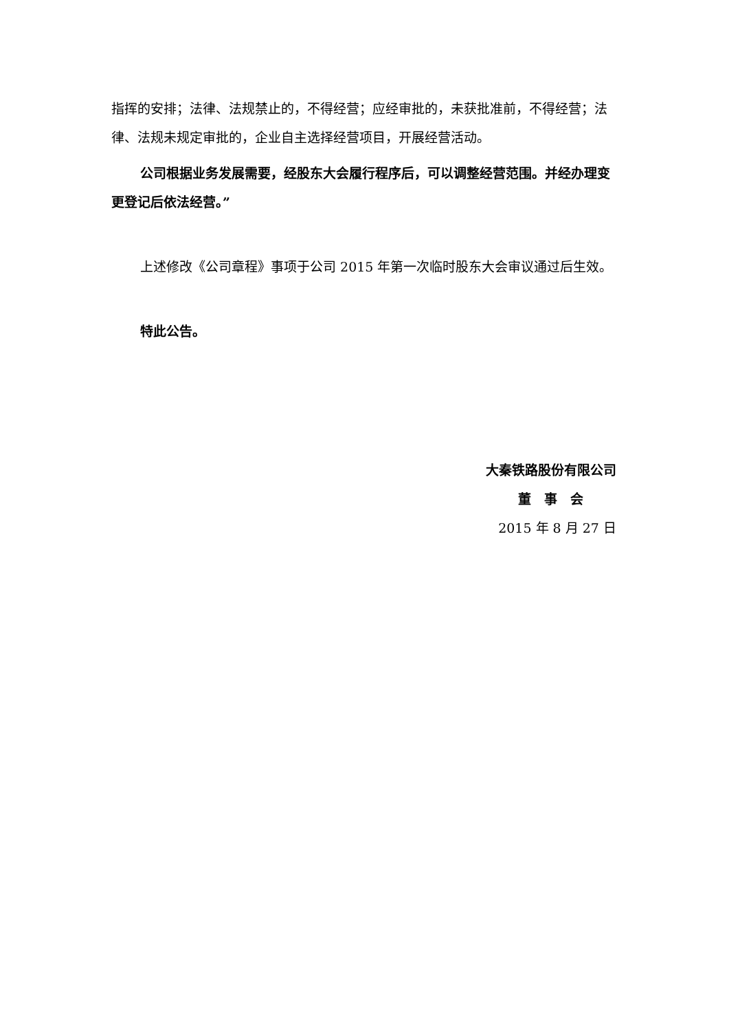指挥的安排；法律、法规禁止的，不得经营；应经审批的，未获批准前，不得经营；法律、法规未规定审批的，企业自主选择经营项目，开展经营活动。
公司根据业务发展需要，经股东大会履行程序后，可以调整经营范围。并经办理变更登记后依法经营。”
上述修改《公司章程》事项于公司 2015 年第一次临时股东大会审议通过后生效。
特此公告。
大秦铁路股份有限公司
董　事　会
2015 年 8 月 27 日